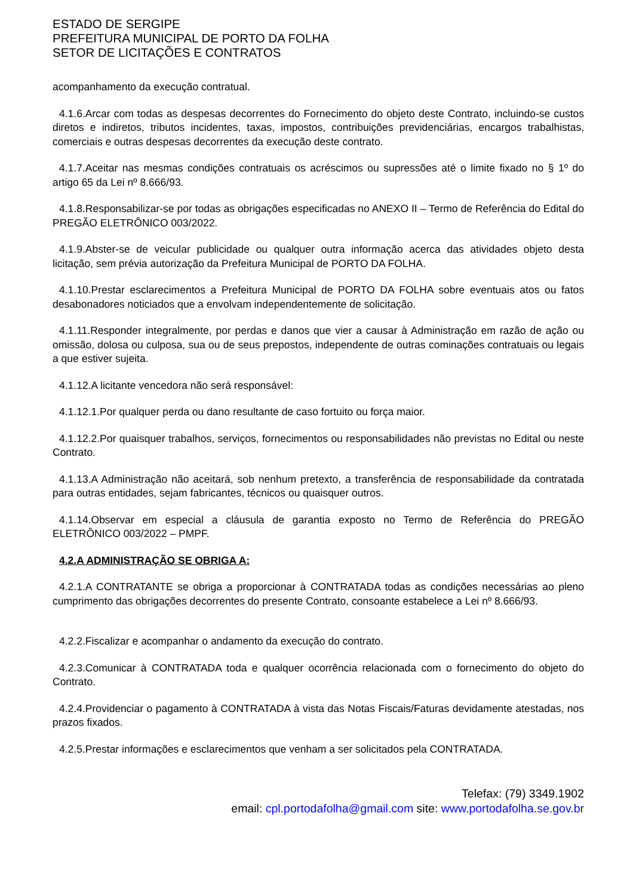ESTADO DE SERGIPE
PREFEITURA MUNICIPAL DE PORTO DA FOLHA
SETOR DE LICITAÇÕES E CONTRATOS
acompanhamento da execução contratual.
4.1.6.Arcar com todas as despesas decorrentes do Fornecimento do objeto deste Contrato, incluindo-se custos diretos e indiretos, tributos incidentes, taxas, impostos, contribuições previdenciárias, encargos trabalhistas, comerciais e outras despesas decorrentes da execução deste contrato.
4.1.7.Aceitar nas mesmas condições contratuais os acréscimos ou supressões até o limite fixado no § 1º do artigo 65 da Lei nº 8.666/93.
4.1.8.Responsabilizar-se por todas as obrigações especificadas no ANEXO II – Termo de Referência do Edital do PREGÃO ELETRÔNICO 003/2022.
4.1.9.Abster-se de veicular publicidade ou qualquer outra informação acerca das atividades objeto desta licitação, sem prévia autorização da Prefeitura Municipal de PORTO DA FOLHA.
4.1.10.Prestar esclarecimentos a Prefeitura Municipal de PORTO DA FOLHA sobre eventuais atos ou fatos desabonadores noticiados que a envolvam independentemente de solicitação.
4.1.11.Responder integralmente, por perdas e danos que vier a causar à Administração em razão de ação ou omissão, dolosa ou culposa, sua ou de seus prepostos, independente de outras cominações contratuais ou legais a que estiver sujeita.
4.1.12.A licitante vencedora não será responsável:
4.1.12.1.Por qualquer perda ou dano resultante de caso fortuito ou força maior.
4.1.12.2.Por quaisquer trabalhos, serviços, fornecimentos ou responsabilidades não previstas no Edital ou neste Contrato.
4.1.13.A Administração não aceitará, sob nenhum pretexto, a transferência de responsabilidade da contratada para outras entidades, sejam fabricantes, técnicos ou quaisquer outros.
4.1.14.Observar em especial a cláusula de garantia exposto no Termo de Referência do PREGÃO ELETRÔNICO 003/2022 – PMPF.
4.2.A ADMINISTRAÇÃO SE OBRIGA A:
4.2.1.A CONTRATANTE se obriga a proporcionar à CONTRATADA todas as condições necessárias ao pleno cumprimento das obrigações decorrentes do presente Contrato, consoante estabelece a Lei nº 8.666/93.
4.2.2.Fiscalizar e acompanhar o andamento da execução do contrato.
4.2.3.Comunicar à CONTRATADA toda e qualquer ocorrência relacionada com o fornecimento do objeto do Contrato.
4.2.4.Providenciar o pagamento à CONTRATADA à vista das Notas Fiscais/Faturas devidamente atestadas, nos prazos fixados.
4.2.5.Prestar informações e esclarecimentos que venham a ser solicitados pela CONTRATADA.
Telefax: (79) 3349.1902
email: cpl.portodafolha@gmail.com site: www.portodafolha.se.gov.br